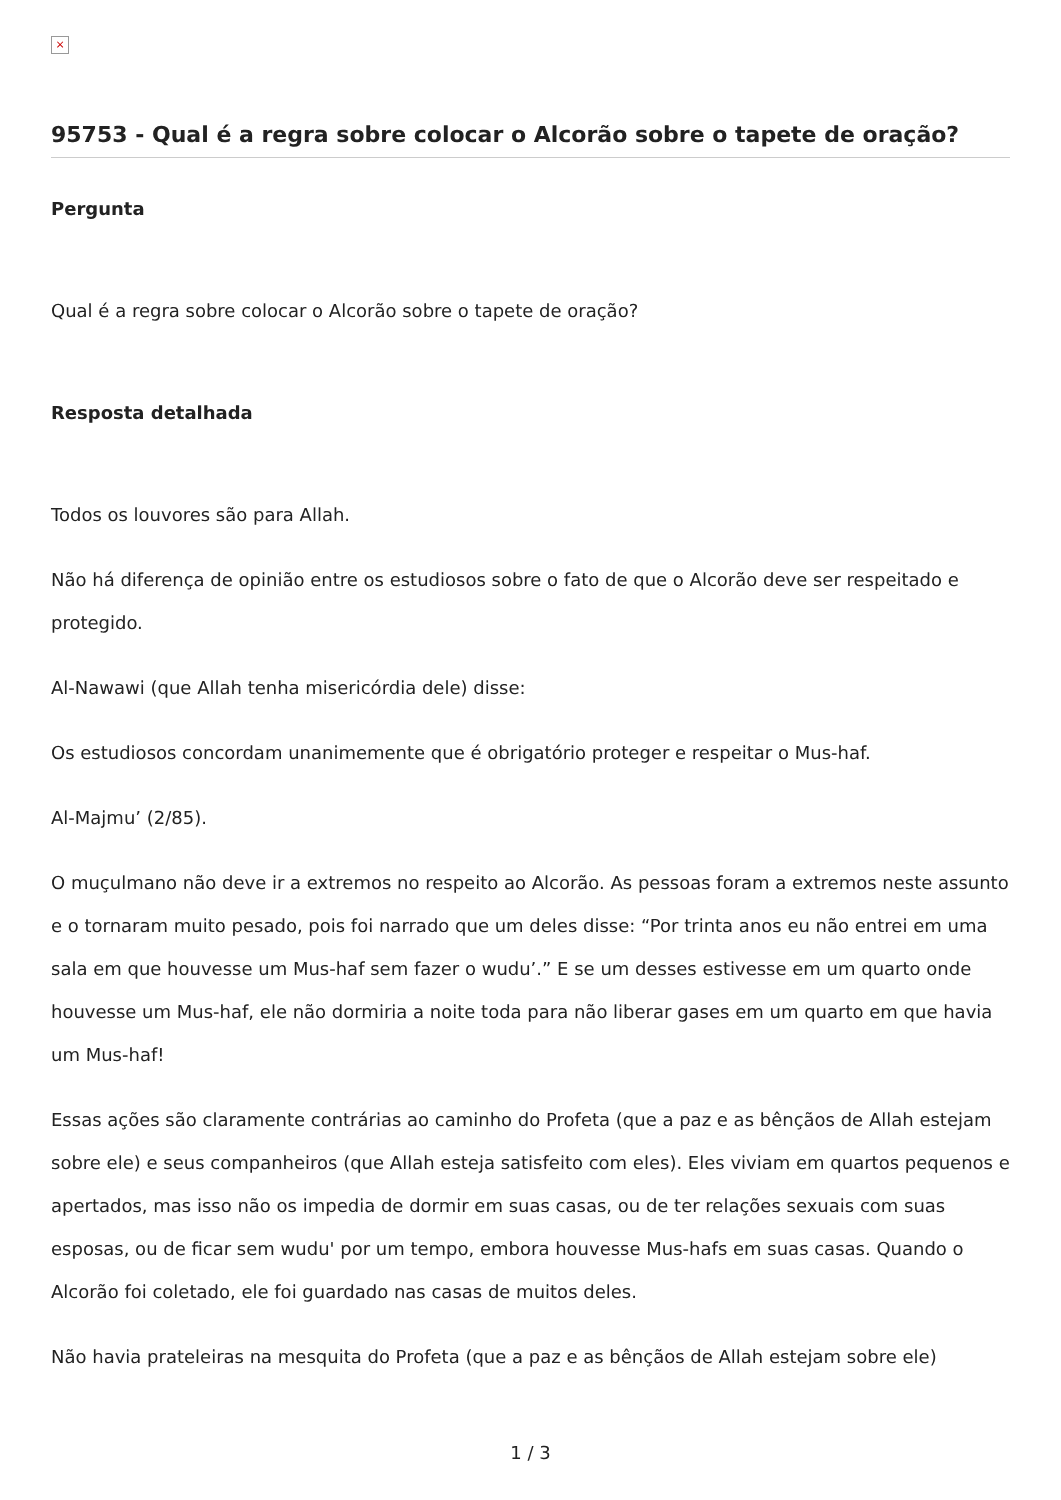×
95753 - Qual é a regra sobre colocar o Alcorão sobre o tapete de oração?
Pergunta
Qual é a regra sobre colocar o Alcorão sobre o tapete de oração?
Resposta detalhada
Todos os louvores são para Allah.
Não há diferença de opinião entre os estudiosos sobre o fato de que o Alcorão deve ser respeitado e protegido.
Al-Nawawi (que Allah tenha misericórdia dele) disse:
Os estudiosos concordam unanimemente que é obrigatório proteger e respeitar o Mus-haf.
Al-Majmu’ (2/85).
O muçulmano não deve ir a extremos no respeito ao Alcorão. As pessoas foram a extremos neste assunto e o tornaram muito pesado, pois foi narrado que um deles disse: “Por trinta anos eu não entrei em uma sala em que houvesse um Mus-haf sem fazer o wudu’.” E se um desses estivesse em um quarto onde houvesse um Mus-haf, ele não dormiria a noite toda para não liberar gases em um quarto em que havia um Mus-haf!
Essas ações são claramente contrárias ao caminho do Profeta (que a paz e as bênçãos de Allah estejam sobre ele) e seus companheiros (que Allah esteja satisfeito com eles). Eles viviam em quartos pequenos e apertados, mas isso não os impedia de dormir em suas casas, ou de ter relações sexuais com suas esposas, ou de ficar sem wudu' por um tempo, embora houvesse Mus-hafs em suas casas. Quando o Alcorão foi coletado, ele foi guardado nas casas de muitos deles.
Não havia prateleiras na mesquita do Profeta (que a paz e as bênçãos de Allah estejam sobre ele)
1 / 3